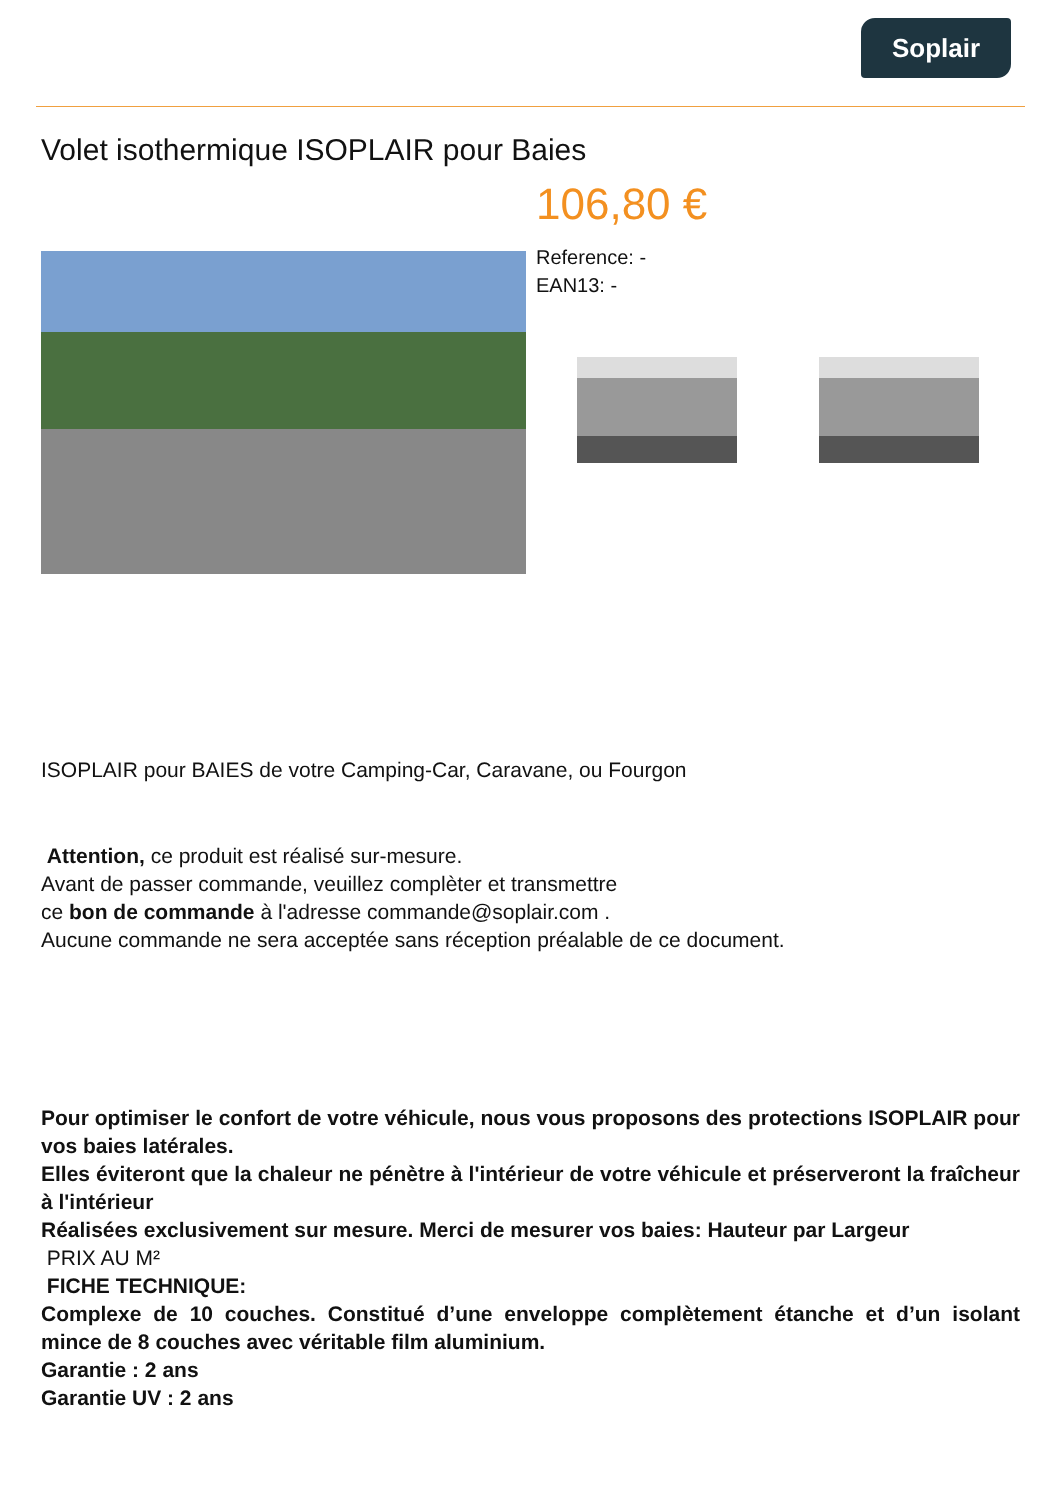Soplair
Volet isothermique ISOPLAIR pour Baies
106,80 €
Reference: -
EAN13: -
ISOPLAIR pour BAIES de votre Camping-Car, Caravane, ou Fourgon
Attention, ce produit est réalisé sur-mesure.
Avant de passer commande, veuillez complèter et transmettre
ce bon de commande à l'adresse commande@soplair.com .
Aucune commande ne sera acceptée sans réception préalable de ce document.
Pour optimiser le confort de votre véhicule, nous vous proposons des protections ISOPLAIR pour vos baies latérales.
Elles éviteront que la chaleur ne pénètre à l'intérieur de votre véhicule et préserveront la fraîcheur à l'intérieur
Réalisées exclusivement sur mesure. Merci de mesurer vos baies: Hauteur par Largeur
PRIX AU M²
FICHE TECHNIQUE:
Complexe de 10 couches. Constitué d’une enveloppe complètement étanche et d’un isolant mince de 8 couches avec véritable film aluminium.
Garantie : 2 ans
Garantie UV : 2 ans